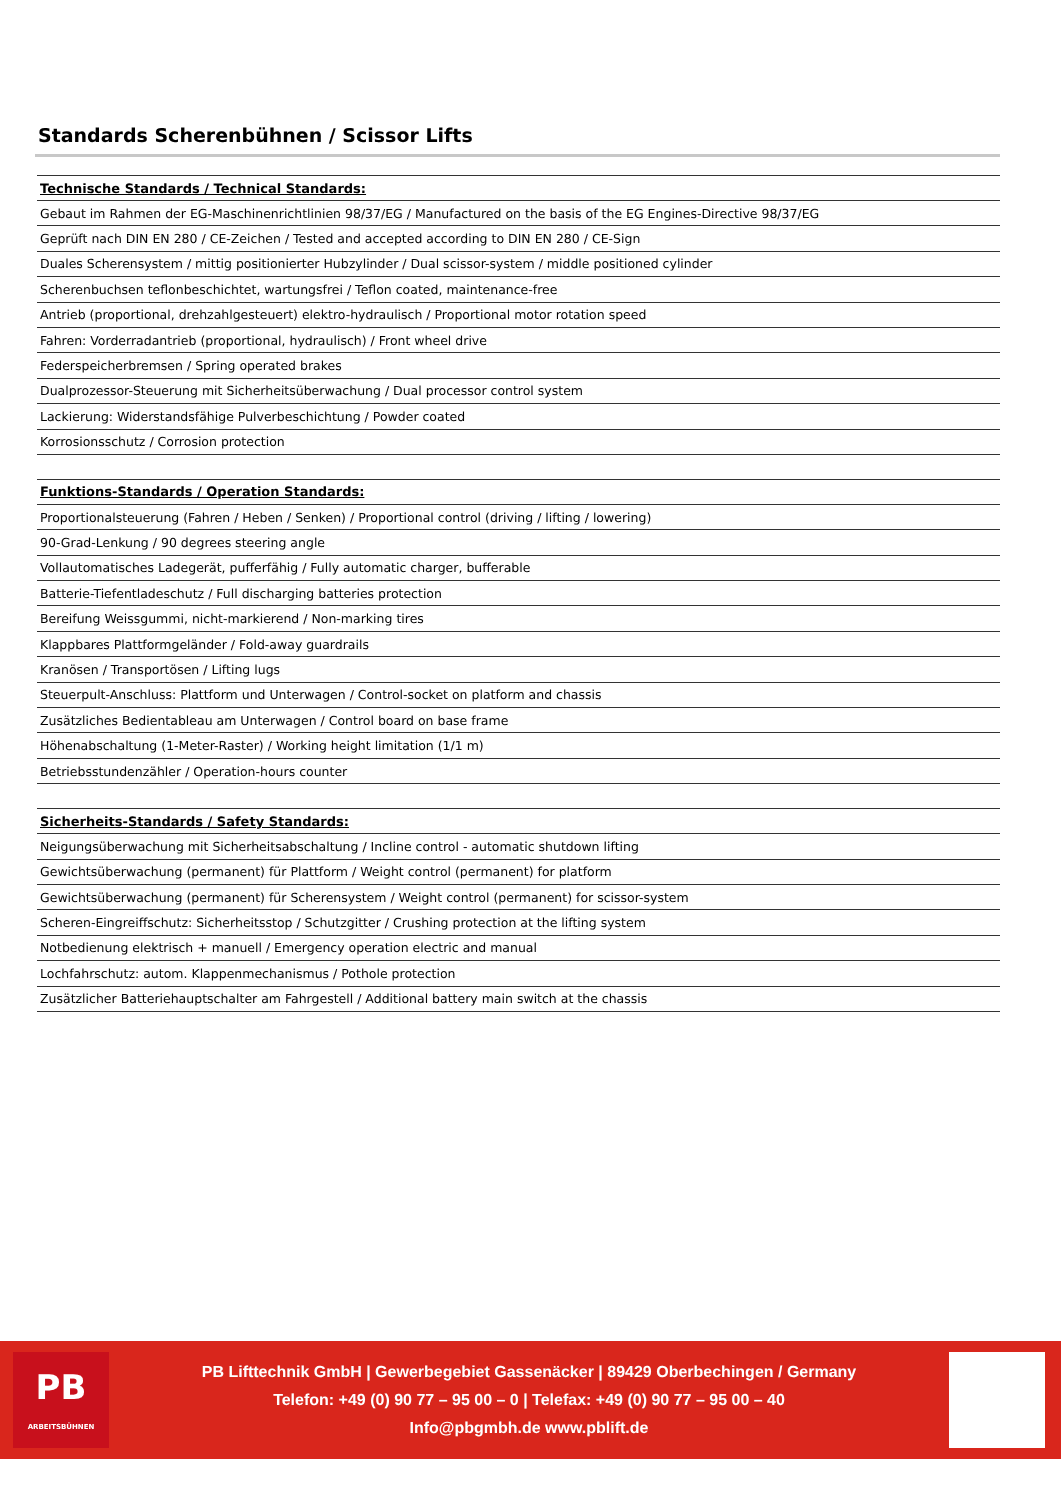Standards Scherenbühnen / Scissor Lifts
| Technische Standards / Technical Standards: |
| --- |
| Gebaut im Rahmen der EG-Maschinenrichtlinien 98/37/EG / Manufactured on the basis of the EG Engines-Directive 98/37/EG |
| Geprüft nach DIN EN 280 / CE-Zeichen / Tested and accepted according to DIN EN 280 / CE-Sign |
| Duales Scherensystem / mittig positionierter Hubzylinder / Dual scissor-system / middle positioned cylinder |
| Scherenbuchsen teflonbeschichtet, wartungsfrei / Teflon coated, maintenance-free |
| Antrieb (proportional, drehzahlgesteuert) elektro-hydraulisch / Proportional motor rotation speed |
| Fahren: Vorderradantrieb (proportional, hydraulisch) / Front wheel drive |
| Federspeicherbremsen / Spring operated brakes |
| Dualprozessor-Steuerung mit Sicherheitsüberwachung / Dual processor control system |
| Lackierung: Widerstandsfähige Pulverbeschichtung / Powder coated |
| Korrosionsschutz / Corrosion protection |
| Funktions-Standards / Operation Standards: |
| Proportionalsteuerung (Fahren / Heben / Senken) / Proportional control (driving / lifting / lowering) |
| 90-Grad-Lenkung / 90 degrees steering angle |
| Vollautomatisches Ladegerät, pufferfähig / Fully automatic charger, bufferable |
| Batterie-Tiefentladeschutz / Full discharging batteries protection |
| Bereifung Weissgummi, nicht-markierend / Non-marking tires |
| Klappbares Plattformgeländer / Fold-away guardrails |
| Kranösen / Transportösen / Lifting lugs |
| Steuerpult-Anschluss: Plattform und Unterwagen / Control-socket on platform and chassis |
| Zusätzliches Bedientableau am Unterwagen / Control board on base frame |
| Höhenabschaltung (1-Meter-Raster) / Working height limitation (1/1 m) |
| Betriebsstundenzähler / Operation-hours counter |
| Sicherheits-Standards / Safety Standards: |
| Neigungsüberwachung mit Sicherheitsabschaltung / Incline control - automatic shutdown lifting |
| Gewichtsüberwachung (permanent) für Plattform / Weight control (permanent) for platform |
| Gewichtsüberwachung (permanent) für Scherensystem / Weight control (permanent) for scissor-system |
| Scheren-Eingreiffschutz: Sicherheitsstop / Schutzgitter / Crushing protection at the lifting system |
| Notbedienung elektrisch + manuell / Emergency operation electric and manual |
| Lochfahrschutz: autom. Klappenmechanismus / Pothole protection |
| Zusätzlicher Batteriehauptschalter am Fahrgestell / Additional battery main switch at the chassis |
PB
ARBEITSBÜHNEN
PB Lifttechnik GmbH | Gewerbegebiet Gassenäcker | 89429 Oberbechingen / Germany
Telefon: +49 (0) 90 77 – 95 00 – 0 | Telefax: +49 (0) 90 77 – 95 00 – 40
Info@pbgmbh.de www.pblift.de